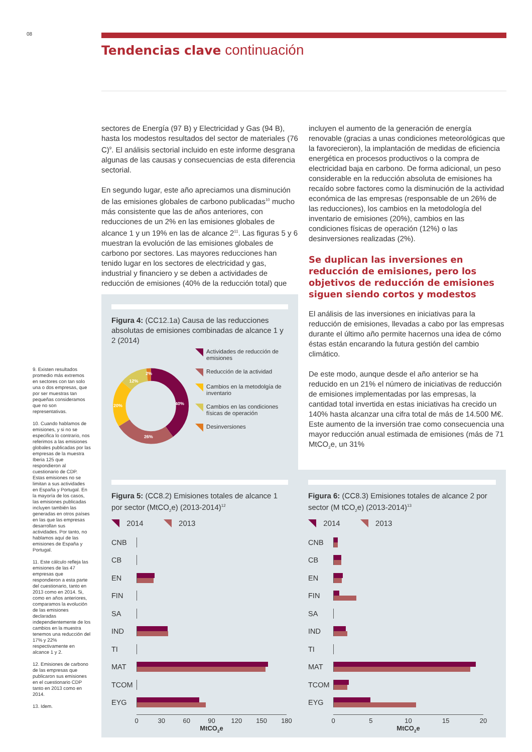08
Tendencias clave continuación
9. Existen resultados promedio más extremos en sectores con tan solo una o dos empresas, que por ser muestras tan pequeñas consideramos que no son representativas.
10. Cuando hablamos de emisiones, y si no se especifica lo contrario, nos referimos a las emisiones globales publicadas por las empresas de la muestra Iberia 125 que respondieron al cuestionario de CDP. Estas emisiones no se limitan a sus actividades en España y Portugal. En la mayoría de los casos, las emisiones publicadas incluyen también las generadas en otros países en las que las empresas desarrollan sus actividades. Por tanto, no hablamos aquí de las emisiones de España y Portugal.
11. Este cálculo refleja las emisiones de las 47 empresas que respondieron a esta parte del cuestionario, tanto en 2013 como en 2014. Si, como en años anteriores, comparamos la evolución de las emisiones declaradas independientemente de los cambios en la muestra tenemos una reducción del 17% y 22% respectivamente en alcance 1 y 2.
12. Emisiones de carbono de las empresas que publicaron sus emisiones en el cuestionario CDP tanto en 2013 como en 2014.
13. Idem.
sectores de Energía (97 B) y Electricidad y Gas (94 B), hasta los modestos resultados del sector de materiales (76 C)<sup>9</sup>. El análisis sectorial incluido en este informe desgrana algunas de las causas y consecuencias de esta diferencia sectorial.
En segundo lugar, este año apreciamos una disminución de las emisiones globales de carbono publicadas<sup>10</sup> mucho más consistente que las de años anteriores, con reducciones de un 2% en las emisiones globales de alcance 1 y un 19% en las de alcance 2<sup>11</sup>. Las figuras 5 y 6 muestran la evolución de las emisiones globales de carbono por sectores. Las mayores reducciones han tenido lugar en los sectores de electricidad y gas, industrial y financiero y se deben a actividades de reducción de emisiones (40% de la reducción total) que
Figura 4: (CC12.1a) Causa de las reducciones absolutas de emisiones combinadas de alcance 1 y 2 (2014)
2%
12%
40%
20%
26%
Actividades de reducción de emisiones
Reducción de la actividad
Cambios en la metodolgía de inventario
Cambios en las condiciones físicas de operación
Desinversiones
incluyen el aumento de la generación de energía renovable (gracias a unas condiciones meteorológicas que la favorecieron), la implantación de medidas de eficiencia energética en procesos productivos o la compra de electricidad baja en carbono. De forma adicional, un peso considerable en la reducción absoluta de emisiones ha recaído sobre factores como la disminución de la actividad económica de las empresas (responsable de un 26% de las reducciones), los cambios en la metodología del inventario de emisiones (20%), cambios en las condiciones físicas de operación (12%) o las desinversiones realizadas (2%).
Se duplican las inversiones en reducción de emisiones, pero los objetivos de reducción de emisiones siguen siendo cortos y modestos
El análisis de las inversiones en iniciativas para la reducción de emisiones, llevadas a cabo por las empresas durante el último año permite hacernos una idea de cómo éstas están encarando la futura gestión del cambio climático.
De este modo, aunque desde el año anterior se ha reducido en un 21% el número de iniciativas de reducción de emisiones implementadas por las empresas, la cantidad total invertida en estas iniciativas ha crecido un 140% hasta alcanzar una cifra total de más de 14.500 M€. Este aumento de la inversión trae como consecuencia una mayor reducción anual estimada de emisiones (más de 71 MtCO<sub>2</sub>e, un 31%
Figura 5: (CC8.2) Emisiones totales de alcance 1 por sector (MtCO<sub>2</sub>e) (2013-2014)<sup>12</sup>
2014 2013
CNB
CB
EN
FIN
SA
IND
TI
MAT
TCOM
EYG
0 30 60 90 120 150 180
MtCO<sub>2</sub>e
Figura 6: (CC8.3) Emisiones totales de alcance 2 por sector (M tCO<sub>2</sub>e) (2013-2014)<sup>13</sup>
2014 2013
CNB
CB
EN
FIN
SA
IND
TI
MAT
TCOM
EYG
0 5 10 15 20
MtCO<sub>2</sub>e